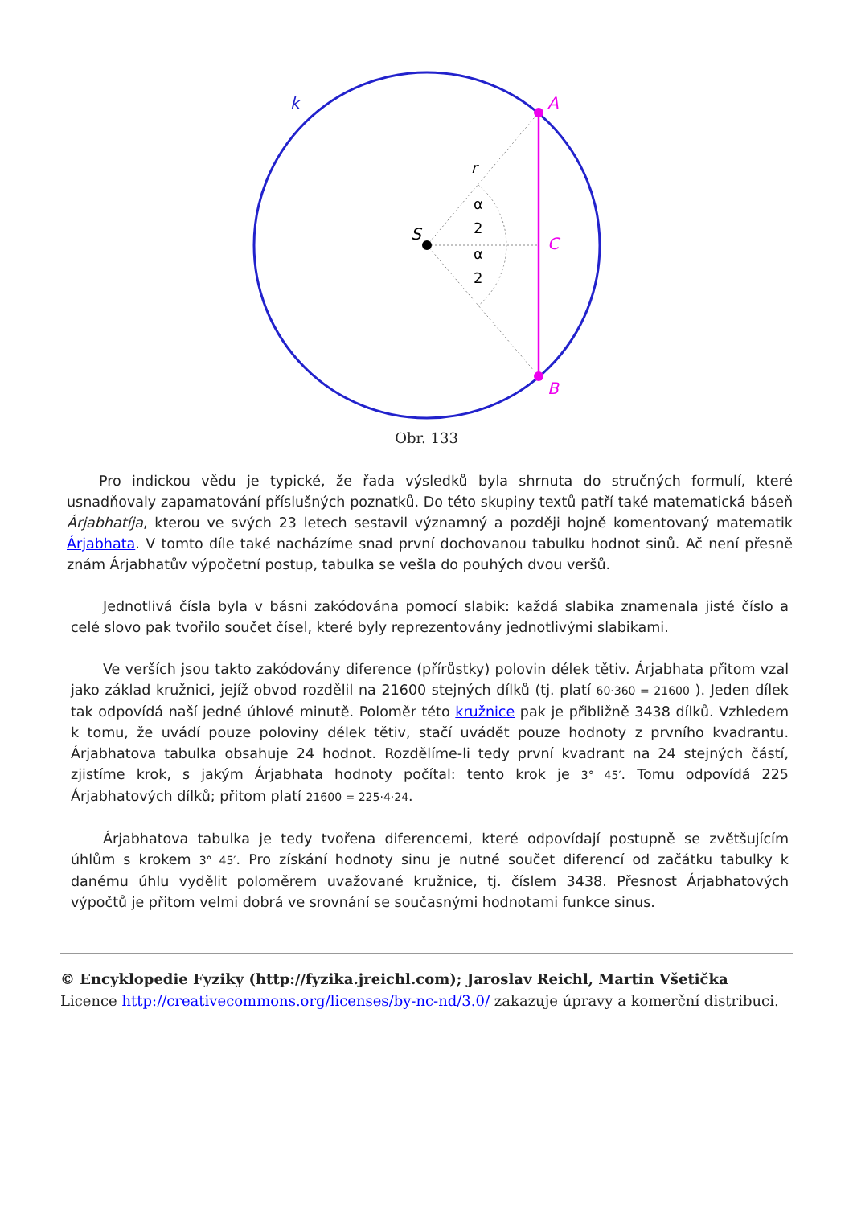k
A
C
B
S
r
α
2
α
2
Obr. 133
Pro indickou vědu je typické, že řada výsledků byla shrnuta do stručných formulí, které usnadňovaly zapamatování příslušných poznatků. Do této skupiny textů patří také matematická báseň Árjabhatíja, kterou ve svých 23 letech sestavil významný a později hojně komentovaný matematik Árjabhata. V tomto díle také nacházíme snad první dochovanou tabulku hodnot sinů. Ač není přesně znám Árjabhatův výpočetní postup, tabulka se vešla do pouhých dvou veršů.
Jednotlivá čísla byla v básni zakódována pomocí slabik: každá slabika znamenala jisté číslo a celé slovo pak tvořilo součet čísel, které byly reprezentovány jednotlivými slabikami.
Ve verších jsou takto zakódovány diference (přírůstky) polovin délek tětiv. Árjabhata přitom vzal jako základ kružnici, jejíž obvod rozdělil na 21600 stejných dílků (tj. platí 60·360 = 21600 ). Jeden dílek tak odpovídá naší jedné úhlové minutě. Poloměr této kružnice pak je přibližně 3438 dílků. Vzhledem k tomu, že uvádí pouze poloviny délek tětiv, stačí uvádět pouze hodnoty z prvního kvadrantu. Árjabhatova tabulka obsahuje 24 hodnot. Rozdělíme-li tedy první kvadrant na 24 stejných částí, zjistíme krok, s jakým Árjabhata hodnoty počítal: tento krok je 3° 45′. Tomu odpovídá 225 Árjabhatových dílků; přitom platí 21600 = 225·4·24.
Árjabhatova tabulka je tedy tvořena diferencemi, které odpovídají postupně se zvětšujícím úhlům s krokem 3° 45′. Pro získání hodnoty sinu je nutné součet diferencí od začátku tabulky k danému úhlu vydělit poloměrem uvažované kružnice, tj. číslem 3438. Přesnost Árjabhatových výpočtů je přitom velmi dobrá ve srovnání se současnými hodnotami funkce sinus.
© Encyklopedie Fyziky (http://fyzika.jreichl.com); Jaroslav Reichl, Martin Všetička
Licence http://creativecommons.org/licenses/by-nc-nd/3.0/ zakazuje úpravy a komerční distribuci.